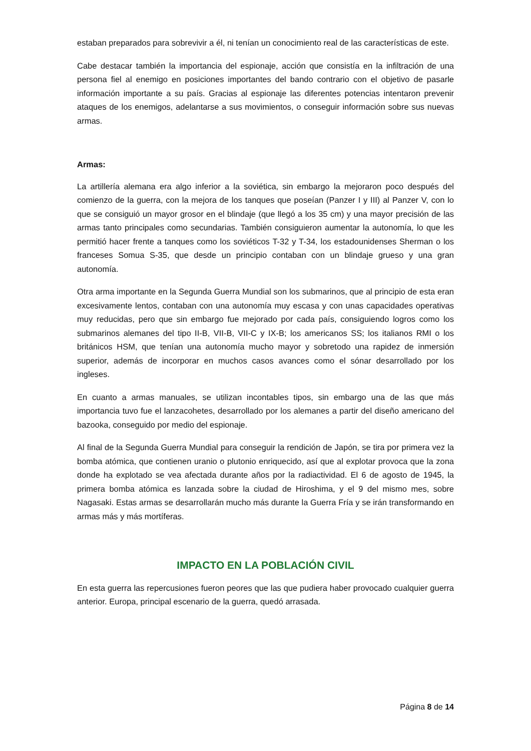estaban preparados para sobrevivir a él, ni tenían un conocimiento real de las características de este.
Cabe destacar también la importancia del espionaje, acción que consistía en la infiltración de una persona fiel al enemigo en posiciones importantes del bando contrario con el objetivo de pasarle información importante a su país. Gracias al espionaje las diferentes potencias intentaron prevenir ataques de los enemigos, adelantarse a sus movimientos, o conseguir información sobre sus nuevas armas.
Armas:
La artillería alemana era algo inferior a la soviética, sin embargo la mejoraron poco después del comienzo de la guerra, con la mejora de los tanques que poseían (Panzer I y III) al Panzer V, con lo que se consiguió un mayor grosor en el blindaje (que llegó a los 35 cm) y una mayor precisión de las armas tanto principales como secundarias. También consiguieron aumentar la autonomía, lo que les permitió hacer frente a tanques como los soviéticos T-32 y T-34, los estadounidenses Sherman o los franceses Somua S-35, que desde un principio contaban con un blindaje grueso y una gran autonomía.
Otra arma importante en la Segunda Guerra Mundial son los submarinos, que al principio de esta eran excesivamente lentos, contaban con una autonomía muy escasa y con unas capacidades operativas muy reducidas, pero que sin embargo fue mejorado por cada país, consiguiendo logros como los submarinos alemanes del tipo II-B, VII-B, VII-C y IX-B; los americanos SS; los italianos RMI o los británicos HSM, que tenían una autonomía mucho mayor y sobretodo una rapidez de inmersión superior, además de incorporar en muchos casos avances como el sónar desarrollado por los ingleses.
En cuanto a armas manuales, se utilizan incontables tipos, sin embargo una de las que más importancia tuvo fue el lanzacohetes, desarrollado por los alemanes a partir del diseño americano del bazooka, conseguido por medio del espionaje.
Al final de la Segunda Guerra Mundial para conseguir la rendición de Japón, se tira por primera vez la bomba atómica, que contienen uranio o plutonio enriquecido, así que al explotar provoca que la zona donde ha explotado se vea afectada durante años por la radiactividad. El 6 de agosto de 1945, la primera bomba atómica es lanzada sobre la ciudad de Hiroshima, y el 9 del mismo mes, sobre Nagasaki. Estas armas se desarrollarán mucho más durante la Guerra Fría y se irán transformando en armas más y más mortíferas.
IMPACTO EN LA POBLACIÓN CIVIL
En esta guerra las repercusiones fueron peores que las que pudiera haber provocado cualquier guerra anterior. Europa, principal escenario de la guerra, quedó arrasada.
Página 8 de 14